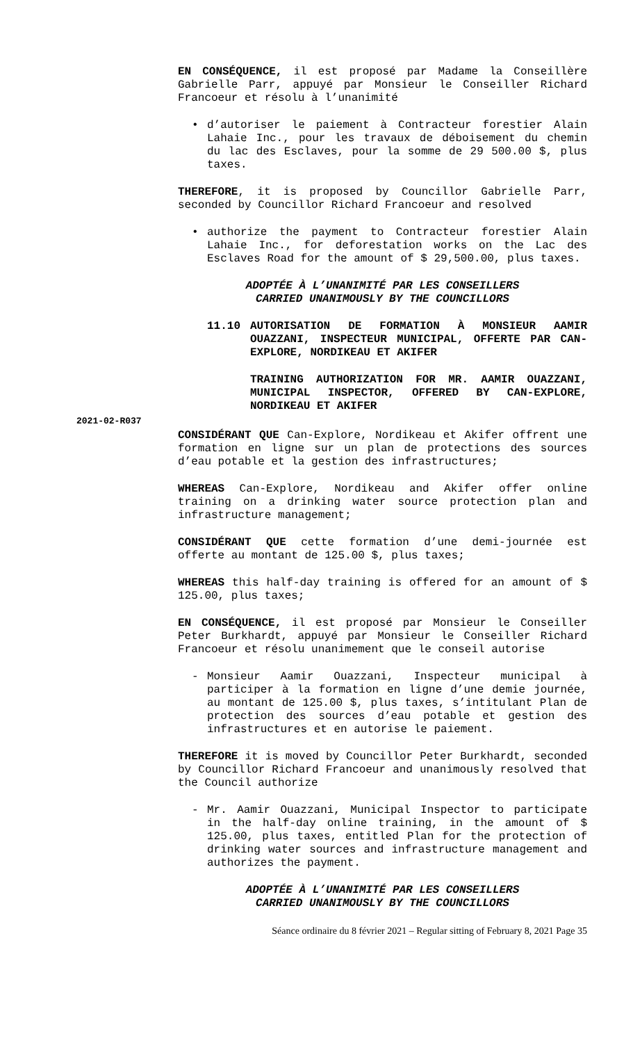EN CONSÉQUENCE, il est proposé par Madame la Conseillère Gabrielle Parr, appuyé par Monsieur le Conseiller Richard Francoeur et résolu à l’unanimité
• d’autoriser le paiement à Contracteur forestier Alain Lahaie Inc., pour les travaux de déboisement du chemin du lac des Esclaves, pour la somme de 29 500.00 $, plus taxes.
THEREFORE, it is proposed by Councillor Gabrielle Parr, seconded by Councillor Richard Francoeur and resolved
• authorize the payment to Contracteur forestier Alain Lahaie Inc., for deforestation works on the Lac des Esclaves Road for the amount of $ 29,500.00, plus taxes.
ADOPTÉE À L’UNANIMITÉ PAR LES CONSEILLERS
CARRIED UNANIMOUSLY BY THE COUNCILLORS
11.10 AUTORISATION DE FORMATION À MONSIEUR AAMIR OUAZZANI, INSPECTEUR MUNICIPAL, OFFERTE PAR CAN-EXPLORE, NORDIKEAU ET AKIFER
TRAINING AUTHORIZATION FOR MR. AAMIR OUAZZANI, MUNICIPAL INSPECTOR, OFFERED BY CAN-EXPLORE, NORDIKEAU ET AKIFER
2021-02-R037
CONSIDÉRANT QUE Can-Explore, Nordikeau et Akifer offrent une formation en ligne sur un plan de protections des sources d’eau potable et la gestion des infrastructures;
WHEREAS Can-Explore, Nordikeau and Akifer offer online training on a drinking water source protection plan and infrastructure management;
CONSIDÉRANT QUE cette formation d’une demi-journée est offerte au montant de 125.00 $, plus taxes;
WHEREAS this half-day training is offered for an amount of $ 125.00, plus taxes;
EN CONSÉQUENCE, il est proposé par Monsieur le Conseiller Peter Burkhardt, appuyé par Monsieur le Conseiller Richard Francoeur et résolu unanimement que le conseil autorise
- Monsieur Aamir Ouazzani, Inspecteur municipal à participer à la formation en ligne d’une demie journée, au montant de 125.00 $, plus taxes, s’intitulant Plan de protection des sources d’eau potable et gestion des infrastructures et en autorise le paiement.
THEREFORE it is moved by Councillor Peter Burkhardt, seconded by Councillor Richard Francoeur and unanimously resolved that the Council authorize
- Mr. Aamir Ouazzani, Municipal Inspector to participate in the half-day online training, in the amount of $ 125.00, plus taxes, entitled Plan for the protection of drinking water sources and infrastructure management and authorizes the payment.
ADOPTÉE À L’UNANIMITÉ PAR LES CONSEILLERS
CARRIED UNANIMOUSLY BY THE COUNCILLORS
Séance ordinaire du 8 février 2021 – Regular sitting of February 8, 2021 Page 35